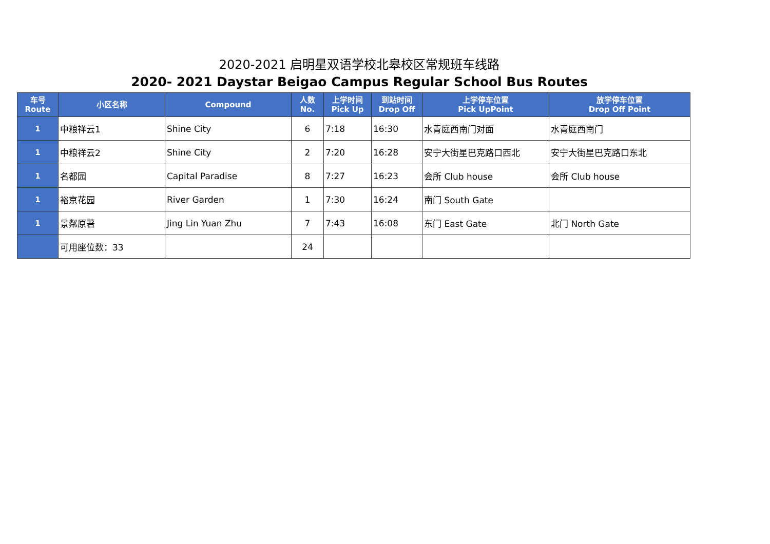2020-2021 启明星双语学校北皋校区常规班车线路
2020- 2021 Daystar Beigao Campus Regular School Bus Routes
| 车号 Route | 小区名称 | Compound | 人数 No. | 上学时间 Pick Up | 到站时间 Drop Off | 上学停车位置 Pick UpPoint | 放学停车位置 Drop Off Point |
| --- | --- | --- | --- | --- | --- | --- | --- |
| 1 | 中粮祥云1 | Shine City | 6 | 7:18 | 16:30 | 水青庭西南门对面 | 水青庭西南门 |
| 1 | 中粮祥云2 | Shine City | 2 | 7:20 | 16:28 | 安宁大街星巴克路口西北 | 安宁大街星巴克路口东北 |
| 1 | 名都园 | Capital Paradise | 8 | 7:27 | 16:23 | 会所 Club house | 会所 Club house |
| 1 | 裕京花园 | River Garden | 1 | 7:30 | 16:24 | 南门 South Gate | |
| 1 | 景粼原著 | Jing Lin Yuan Zhu | 7 | 7:43 | 16:08 | 东门 East Gate | 北门 North Gate |
| | 可用座位数：33 | | 24 | | | | |